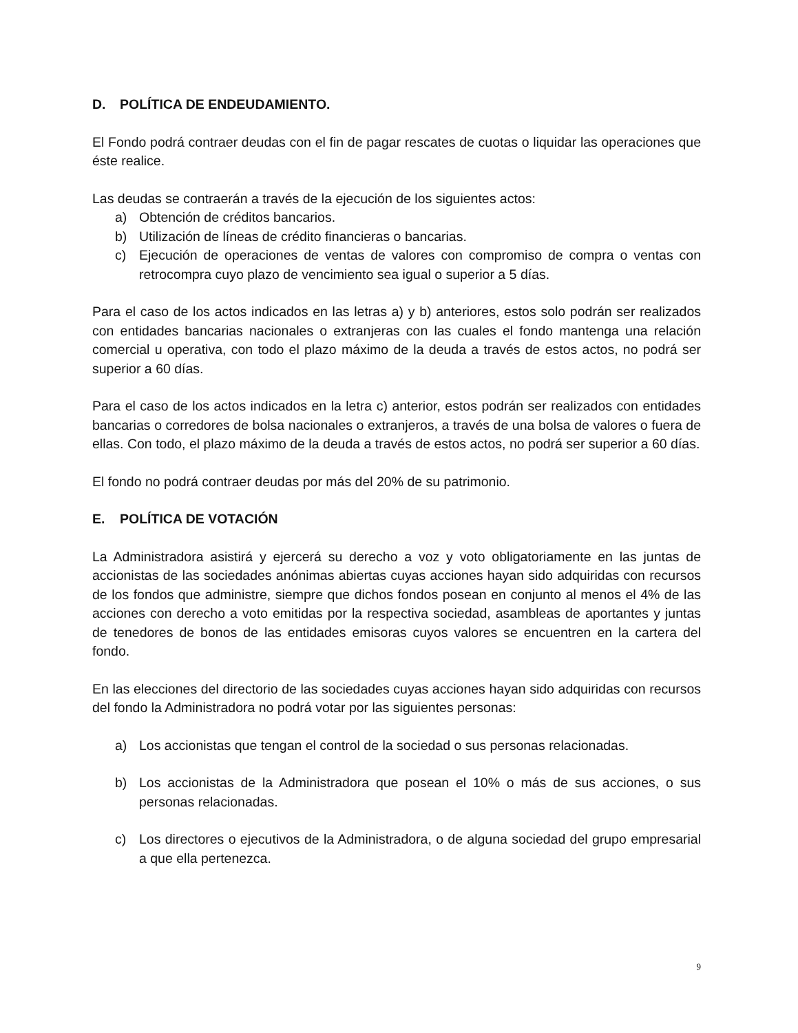D. POLÍTICA DE ENDEUDAMIENTO.
El Fondo podrá contraer deudas con el fin de pagar rescates de cuotas o liquidar las operaciones que éste realice.
Las deudas se contraerán a través de la ejecución de los siguientes actos:
a) Obtención de créditos bancarios.
b) Utilización de líneas de crédito financieras o bancarias.
c) Ejecución de operaciones de ventas de valores con compromiso de compra o ventas con retrocompra cuyo plazo de vencimiento sea igual o superior a 5 días.
Para el caso de los actos indicados en las letras a) y b) anteriores, estos solo podrán ser realizados con entidades bancarias nacionales o extranjeras con las cuales el fondo mantenga una relación comercial u operativa, con todo el plazo máximo de la deuda a través de estos actos, no podrá ser superior a 60 días.
Para el caso de los actos indicados en la letra c) anterior, estos podrán ser realizados con entidades bancarias o corredores de bolsa nacionales o extranjeros, a través de una bolsa de valores o fuera de ellas. Con todo, el plazo máximo de la deuda a través de estos actos, no podrá ser superior a 60 días.
El fondo no podrá contraer deudas por más del 20% de su patrimonio.
E. POLÍTICA DE VOTACIÓN
La Administradora asistirá y ejercerá su derecho a voz y voto obligatoriamente en las juntas de accionistas de las sociedades anónimas abiertas cuyas acciones hayan sido adquiridas con recursos de los fondos que administre, siempre que dichos fondos posean en conjunto al menos el 4% de las acciones con derecho a voto emitidas por la respectiva sociedad, asambleas de aportantes y juntas de tenedores de bonos de las entidades emisoras cuyos valores se encuentren en la cartera del fondo.
En las elecciones del directorio de las sociedades cuyas acciones hayan sido adquiridas con recursos del fondo la Administradora no podrá votar por las siguientes personas:
a) Los accionistas que tengan el control de la sociedad o sus personas relacionadas.
b) Los accionistas de la Administradora que posean el 10% o más de sus acciones, o sus personas relacionadas.
c) Los directores o ejecutivos de la Administradora, o de alguna sociedad del grupo empresarial a que ella pertenezca.
9